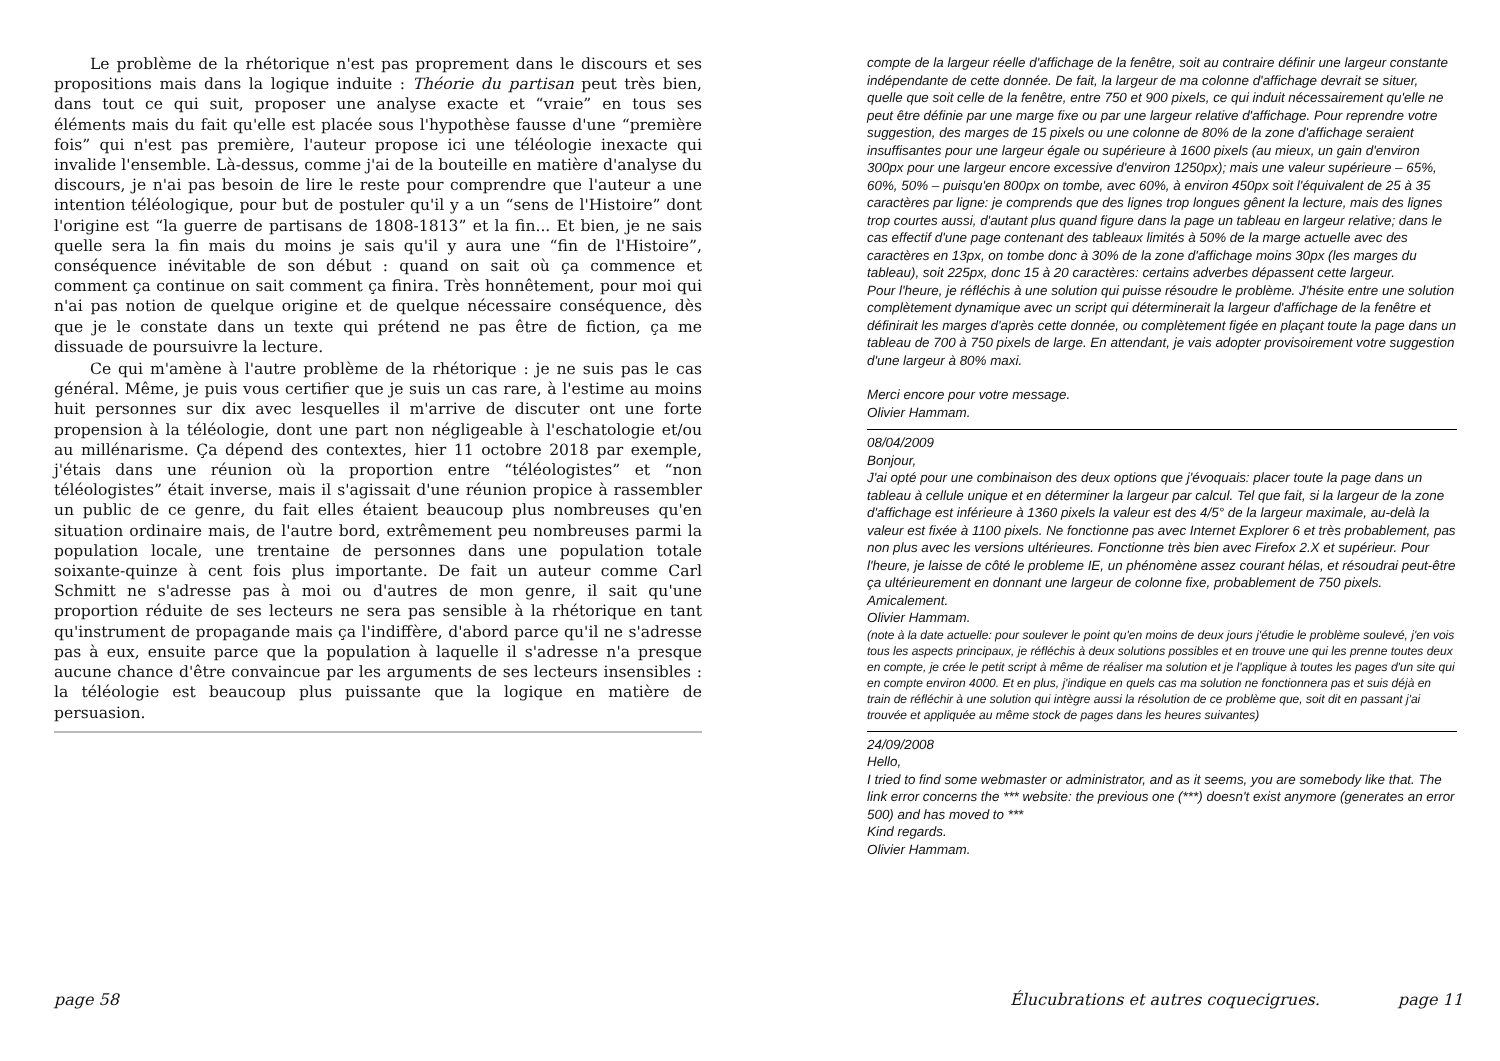Le problème de la rhétorique n'est pas proprement dans le discours et ses propositions mais dans la logique induite : Théorie du partisan peut très bien, dans tout ce qui suit, proposer une analyse exacte et “vraie” en tous ses éléments mais du fait qu'elle est placée sous l'hypothèse fausse d'une “première fois” qui n'est pas première, l'auteur propose ici une téléologie inexacte qui invalide l'ensemble. Là-dessus, comme j'ai de la bouteille en matière d'analyse du discours, je n'ai pas besoin de lire le reste pour comprendre que l'auteur a une intention téléologique, pour but de postuler qu'il y a un “sens de l'Histoire” dont l'origine est “la guerre de partisans de 1808-1813” et la fin... Et bien, je ne sais quelle sera la fin mais du moins je sais qu'il y aura une “fin de l'Histoire”, conséquence inévitable de son début : quand on sait où ça commence et comment ça continue on sait comment ça finira. Très honnêtement, pour moi qui n'ai pas notion de quelque origine et de quelque nécessaire conséquence, dès que je le constate dans un texte qui prétend ne pas être de fiction, ça me dissuade de poursuivre la lecture.
Ce qui m'amène à l'autre problème de la rhétorique : je ne suis pas le cas général. Même, je puis vous certifier que je suis un cas rare, à l'estime au moins huit personnes sur dix avec lesquelles il m'arrive de discuter ont une forte propension à la téléologie, dont une part non négligeable à l'eschatologie et/ou au millénarisme. Ça dépend des contextes, hier 11 octobre 2018 par exemple, j'étais dans une réunion où la proportion entre “téléologistes” et “non téléologistes” était inverse, mais il s'agissait d'une réunion propice à rassembler un public de ce genre, du fait elles étaient beaucoup plus nombreuses qu'en situation ordinaire mais, de l'autre bord, extrêmement peu nombreuses parmi la population locale, une trentaine de personnes dans une population totale soixante-quinze à cent fois plus importante. De fait un auteur comme Carl Schmitt ne s'adresse pas à moi ou d'autres de mon genre, il sait qu'une proportion réduite de ses lecteurs ne sera pas sensible à la rhétorique en tant qu'instrument de propagande mais ça l'indiffère, d'abord parce qu'il ne s'adresse pas à eux, ensuite parce que la population à laquelle il s'adresse n'a presque aucune chance d'être convaincue par les arguments de ses lecteurs insensibles : la téléologie est beaucoup plus puissante que la logique en matière de persuasion.
compte de la largeur réelle d'affichage de la fenêtre, soit au contraire définir une largeur constante indépendante de cette donnée. De fait, la largeur de ma colonne d'affichage devrait se situer, quelle que soit celle de la fenêtre, entre 750 et 900 pixels, ce qui induit nécessairement qu'elle ne peut être définie par une marge fixe ou par une largeur relative d'affichage. Pour reprendre votre suggestion, des marges de 15 pixels ou une colonne de 80% de la zone d'affichage seraient insuffisantes pour une largeur égale ou supérieure à 1600 pixels (au mieux, un gain d'environ 300px pour une largeur encore excessive d'environ 1250px); mais une valeur supérieure – 65%, 60%, 50% – puisqu'en 800px on tombe, avec 60%, à environ 450px soit l'équivalent de 25 à 35 caractères par ligne: je comprends que des lignes trop longues gênent la lecture, mais des lignes trop courtes aussi, d'autant plus quand figure dans la page un tableau en largeur relative; dans le cas effectif d'une page contenant des tableaux limités à 50% de la marge actuelle avec des caractères en 13px, on tombe donc à 30% de la zone d'affichage moins 30px (les marges du tableau), soit 225px, donc 15 à 20 caractères: certains adverbes dépassent cette largeur.
Pour l'heure, je réfléchis à une solution qui puisse résoudre le problème. J'hésite entre une solution complètement dynamique avec un script qui déterminerait la largeur d'affichage de la fenêtre et définirait les marges d'après cette donnée, ou complètement figée en plaçant toute la page dans un tableau de 700 à 750 pixels de large. En attendant, je vais adopter provisoirement votre suggestion d'une largeur à 80% maxi.
Merci encore pour votre message.
Olivier Hammam.
08/04/2009
Bonjour,
J'ai opté pour une combinaison des deux options que j'évoquais: placer toute la page dans un tableau à cellule unique et en déterminer la largeur par calcul. Tel que fait, si la largeur de la zone d'affichage est inférieure à 1360 pixels la valeur est des 4/5° de la largeur maximale, au-delà la valeur est fixée à 1100 pixels. Ne fonctionne pas avec Internet Explorer 6 et très probablement, pas non plus avec les versions ultérieures. Fonctionne très bien avec Firefox 2.X et supérieur. Pour l'heure, je laisse de côté le probleme IE, un phénomène assez courant hélas, et résoudrai peut-être ça ultérieurement en donnant une largeur de colonne fixe, probablement de 750 pixels.
Amicalement.
Olivier Hammam.
(note à la date actuelle: pour soulever le point qu'en moins de deux jours j'étudie le problème soulevé, j'en vois tous les aspects principaux, je réfléchis à deux solutions possibles et en trouve une qui les prenne toutes deux en compte, je crée le petit script à même de réaliser ma solution et je l'applique à toutes les pages d'un site qui en compte environ 4000. Et en plus, j'indique en quels cas ma solution ne fonctionnera pas et suis déjà en train de réfléchir à une solution qui intègre aussi la résolution de ce problème que, soit dit en passant j'ai trouvée et appliquée au même stock de pages dans les heures suivantes)
24/09/2008
Hello,
I tried to find some webmaster or administrator, and as it seems, you are somebody like that. The link error concerns the *** website: the previous one (***) doesn't exist anymore (generates an error 500) and has moved to ***
Kind regards.
Olivier Hammam.
page 58
Élucubrations et autres coquecigrues.
page 11